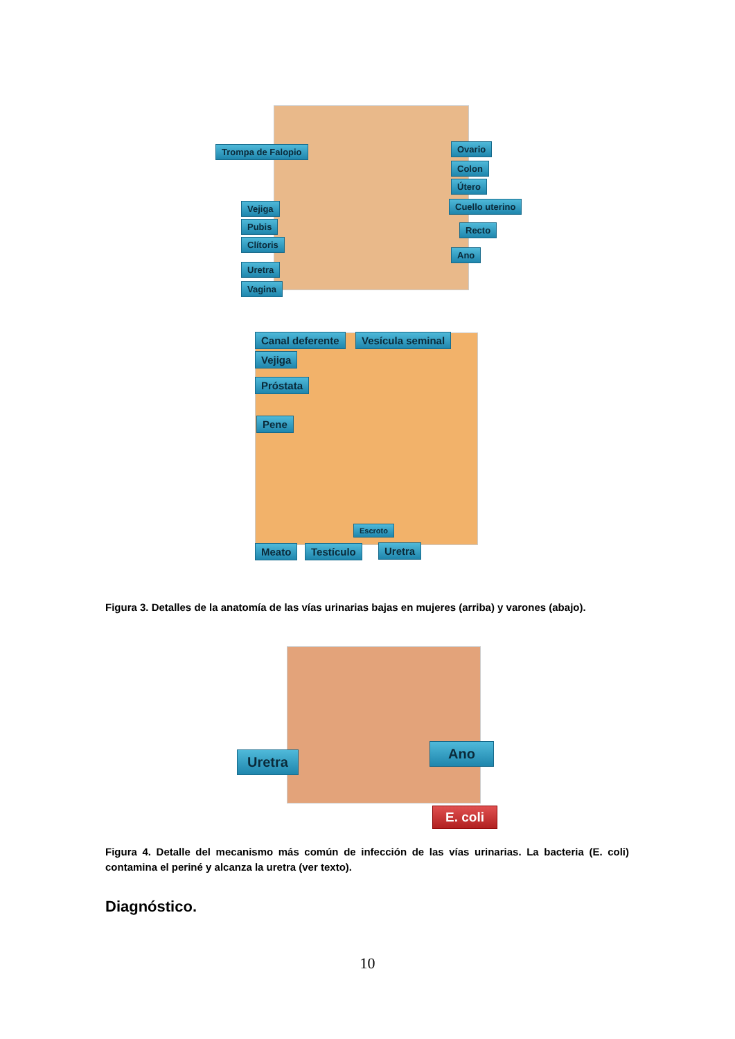Trompa de Falopio Ovario
Colon
Útero
Cuello uterino
Vejiga
Pubis Recto
Clítoris
Ano
Uretra
Vagina
Canal deferente Vesícula seminal
Vejiga
Próstata
Pene
Escroto
Meato Testículo Uretra
Figura 3. Detalles de la anatomía de las vías urinarias bajas en mujeres (arriba) y varones (abajo).
Uretra
Ano
E. coli
Figura 4. Detalle del mecanismo más común de infección de las vías urinarias. La bacteria (E. coli) contamina el periné y alcanza la uretra (ver texto).
Diagnóstico.
10